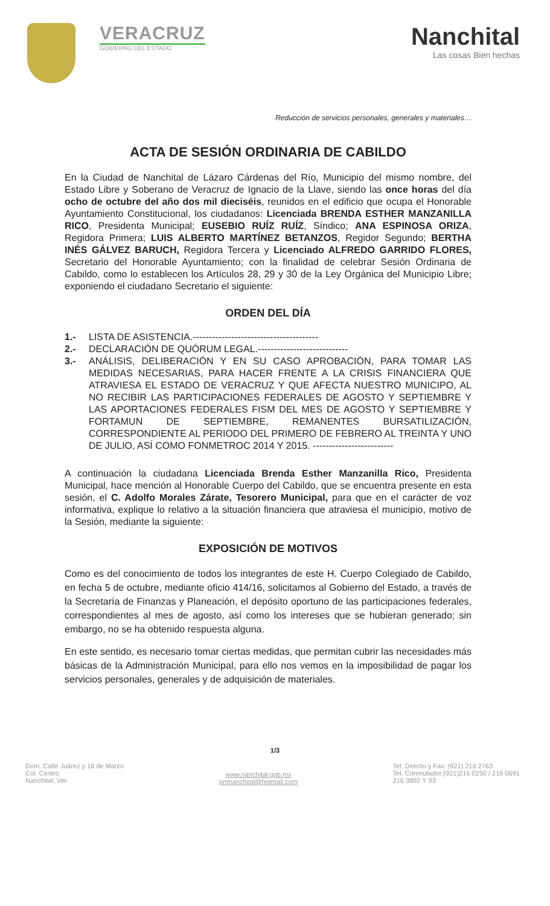VERACRUZ
GOBIERNO DEL ESTADO
Nanchital
Las cosas Bien hechas
Reducción de servicios personales, generales y materiales…
ACTA DE SESIÓN ORDINARIA DE CABILDO
En la Ciudad de Nanchital de Lázaro Cárdenas del Río, Municipio del mismo nombre, del Estado Libre y Soberano de Veracruz de Ignacio de la Llave, siendo las once horas del día ocho de octubre del año dos mil dieciséis, reunidos en el edificio que ocupa el Honorable Ayuntamiento Constitucional, los ciudadanos: Licenciada BRENDA ESTHER MANZANILLA RICO, Presidenta Municipal; EUSEBIO RUÍZ RUÍZ, Síndico; ANA ESPINOSA ORIZA, Regidora Primera; LUIS ALBERTO MARTÍNEZ BETANZOS, Regidor Segundo; BERTHA INÉS GÁLVEZ BARUCH, Regidora Tercera y Licenciado ALFREDO GARRIDO FLORES, Secretario del Honorable Ayuntamiento; con la finalidad de celebrar Sesión Ordinaria de Cabildo, como lo establecen los Artículos 28, 29 y 30 de la Ley Orgánica del Municipio Libre; exponiendo el ciudadano Secretario el siguiente:
ORDEN DEL DÍA
1.- LISTA DE ASISTENCIA.---------------------------------------
2.- DECLARACIÓN DE QUÓRUM LEGAL.----------------------------
3.- ANÁLISIS, DELIBERACIÓN Y EN SU CASO APROBACIÓN, PARA TOMAR LAS MEDIDAS NECESARIAS, PARA HACER FRENTE A LA CRISIS FINANCIERA QUE ATRAVIESA EL ESTADO DE VERACRUZ Y QUE AFECTA NUESTRO MUNICIPO, AL NO RECIBIR LAS PARTICIPACIONES FEDERALES DE AGOSTO Y SEPTIEMBRE Y LAS APORTACIONES FEDERALES FISM DEL MES DE AGOSTO Y SEPTIEMBRE Y FORTAMUN DE SEPTIEMBRE, REMANENTES BURSATILIZACIÓN, CORRESPONDIENTE AL PERIODO DEL PRIMERO DE FEBRERO AL TREINTA Y UNO DE JULIO, ASÍ COMO FONMETROC 2014 Y 2015. -------------------------
A continuación la ciudadana Licenciada Brenda Esther Manzanilla Rico, Presidenta Municipal, hace mención al Honorable Cuerpo del Cabildo, que se encuentra presente en esta sesión, el C. Adolfo Morales Zárate, Tesorero Municipal, para que en el carácter de voz informativa, explique lo relativo a la situación financiera que atraviesa el municipio, motivo de la Sesión, mediante la siguiente:
EXPOSICIÓN DE MOTIVOS
Como es del conocimiento de todos los integrantes de este H. Cuerpo Colegiado de Cabildo, en fecha 5 de octubre, mediante oficio 414/16, solicitamos al Gobierno del Estado, a través de la Secretaría de Finanzas y Planeación, el depósito oportuno de las participaciones federales, correspondientes al mes de agosto, así como los intereses que se hubieran generado; sin embargo, no se ha obtenido respuesta alguna.
En este sentido, es necesario tomar ciertas medidas, que permitan cubrir las necesidades más básicas de la Administración Municipal, para ello nos vemos en la imposibilidad de pagar los servicios personales, generales y de adquisición de materiales.
1/3
Dom. Calle Juárez y 18 de Marzo
Col. Centro
Nanchital, Ver.
www.nanchital.gob.mx
pmnanchital@hotmail.com
Tel. Directo y Fax: (921) 216 2763
Tel. Conmutador:(921)216 0250 / 216 0691
216 3892 Y 93